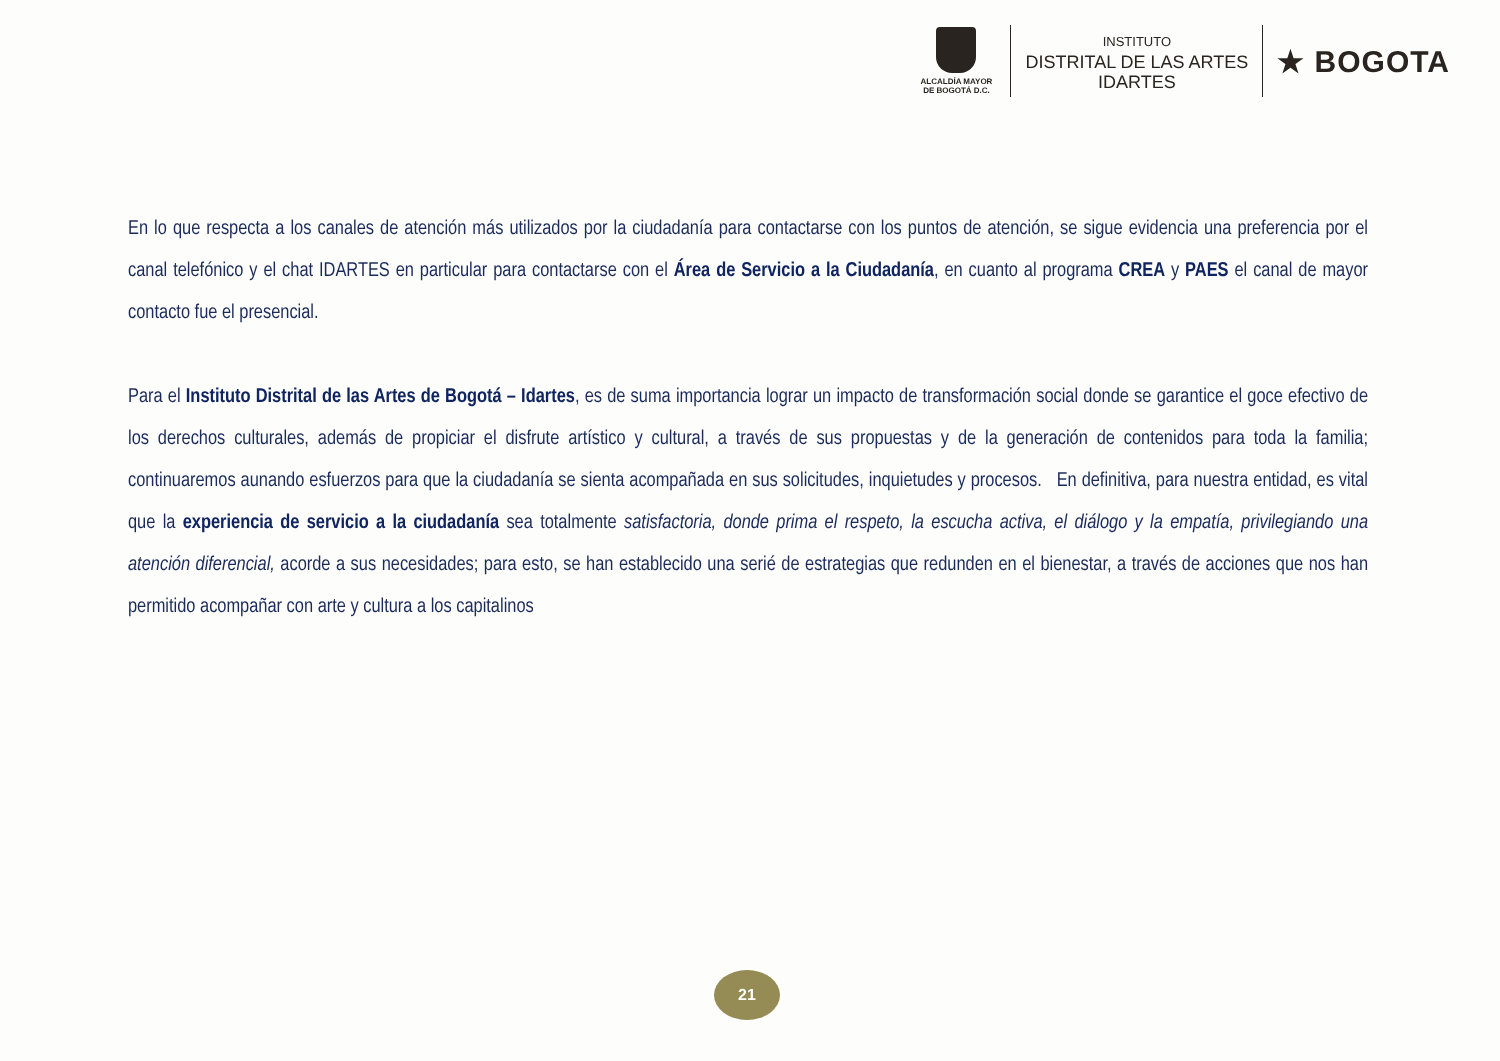ALCALDÍA MAYOR
DE BOGOTÁ D.C.
INSTITUTO
DISTRITAL DE LAS ARTES
IDARTES
★ BOGOTA
En lo que respecta a los canales de atención más utilizados por la ciudadanía para contactarse con los puntos de atención, se sigue evidencia una preferencia por el canal telefónico y el chat IDARTES en particular para contactarse con el Área de Servicio a la Ciudadanía, en cuanto al programa CREA y PAES el canal de mayor contacto fue el presencial.
Para el Instituto Distrital de las Artes de Bogotá – Idartes, es de suma importancia lograr un impacto de transformación social donde se garantice el goce efectivo de los derechos culturales, además de propiciar el disfrute artístico y cultural, a través de sus propuestas y de la generación de contenidos para toda la familia; continuaremos aunando esfuerzos para que la ciudadanía se sienta acompañada en sus solicitudes, inquietudes y procesos. En definitiva, para nuestra entidad, es vital que la experiencia de servicio a la ciudadanía sea totalmente satisfactoria, donde prima el respeto, la escucha activa, el diálogo y la empatía, privilegiando una atención diferencial, acorde a sus necesidades; para esto, se han establecido una serié de estrategias que redunden en el bienestar, a través de acciones que nos han permitido acompañar con arte y cultura a los capitalinos
21